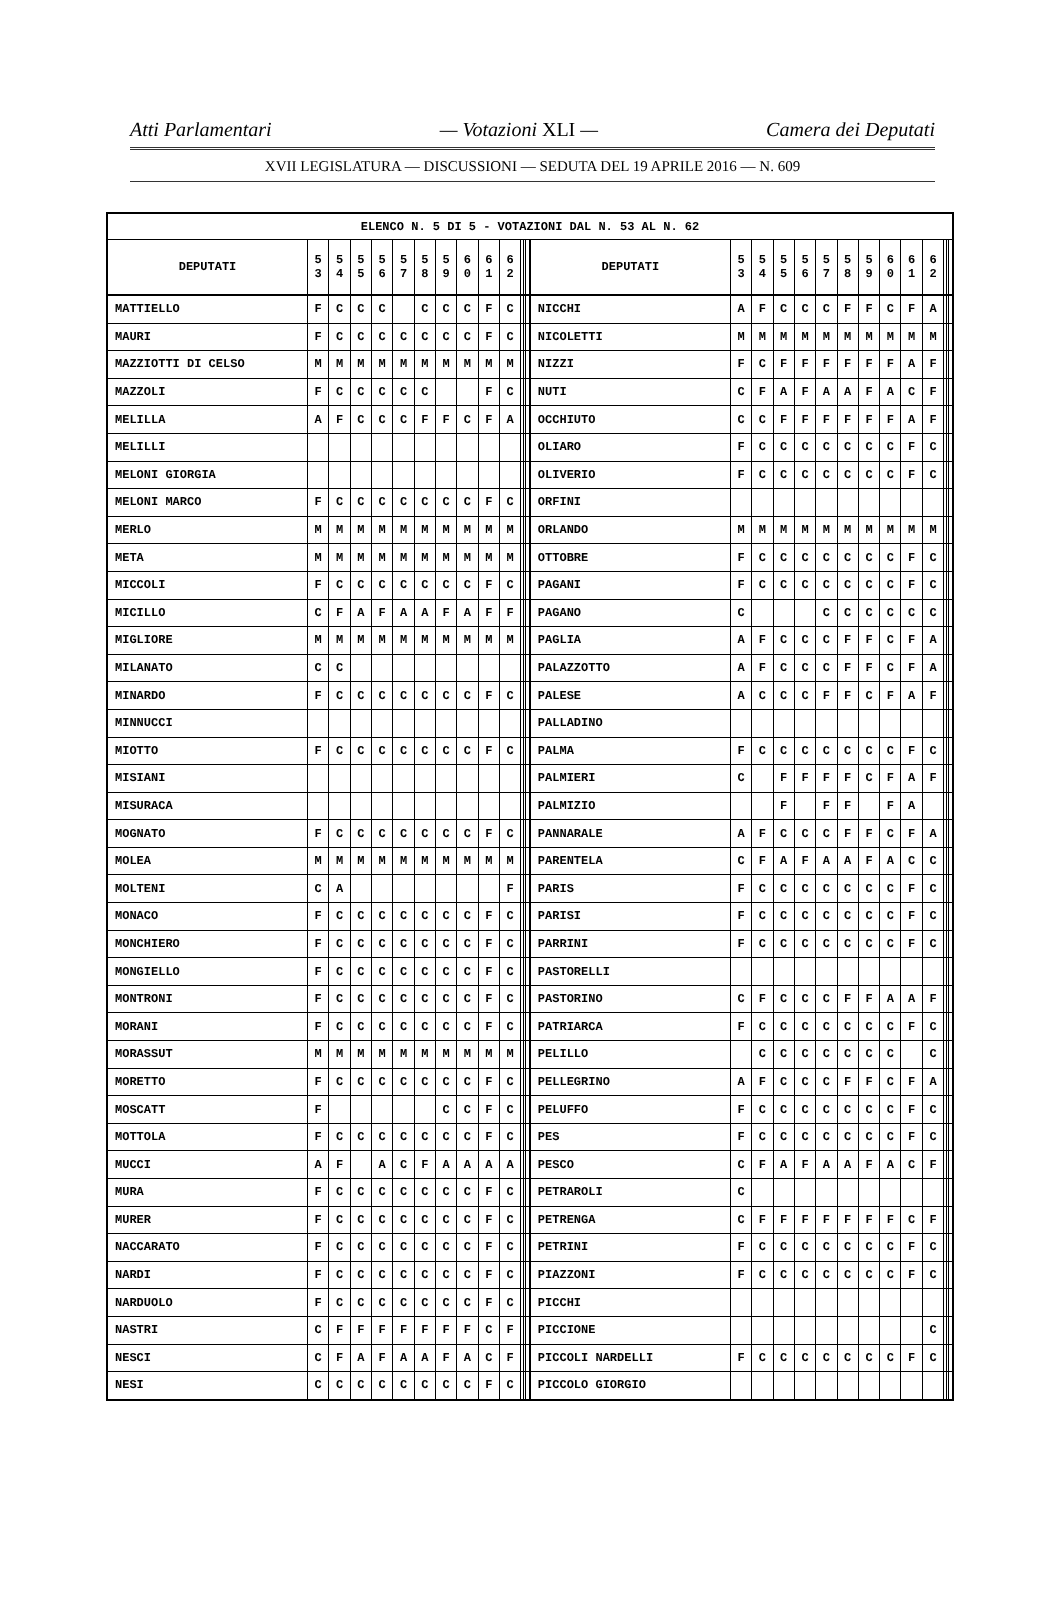Atti Parlamentari — Votazioni XLI — Camera dei Deputati
XVII LEGISLATURA — DISCUSSIONI — SEDUTA DEL 19 APRILE 2016 — N. 609
| ELENCO N. 5 DI 5 - VOTAZIONI DAL N. 53 AL N. 62 | | | | | | | | | | | | | | | | | | | | | | | | | | | |
| --- | --- | --- | --- | --- | --- | --- | --- | --- | --- | --- | --- | --- | --- | --- | --- | --- | --- | --- | --- | --- | --- | --- | --- | --- | --- | --- | --- |
| DEPUTATI | 5 3 | 5 4 | 5 5 | 5 6 | 5 7 | 5 8 | 5 9 | 6 0 | 6 1 | 6 2 | | | | DEPUTATI | 5 3 | 5 4 | 5 5 | 5 6 | 5 7 | 5 8 | 5 9 | 6 0 | 6 1 | 6 2 | | | |
| MATTIELLO | F | C | C | C | | C | C | C | F | C | | | | NICCHI | A | F | C | C | C | F | F | C | F | A | | | |
| MAURI | F | C | C | C | C | C | C | C | F | C | | | | NICOLETTI | M | M | M | M | M | M | M | M | M | M | | | |
| MAZZIOTTI DI CELSO | M | M | M | M | M | M | M | M | M | M | | | | NIZZI | F | C | F | F | F | F | F | F | A | F | | | |
| MAZZOLI | F | C | C | C | C | C | | | F | C | | | | NUTI | C | F | A | F | A | A | F | A | C | F | | | |
| MELILLA | A | F | C | C | C | F | F | C | F | A | | | | OCCHIUTO | C | C | F | F | F | F | F | F | A | F | | | |
| MELILLI | | | | | | | | | | | | | | OLIARO | F | C | C | C | C | C | C | C | F | C | | | |
| MELONI GIORGIA | | | | | | | | | | | | | | OLIVERIO | F | C | C | C | C | C | C | C | F | C | | | |
| MELONI MARCO | F | C | C | C | C | C | C | C | F | C | | | | ORFINI | | | | | | | | | | | | | |
| MERLO | M | M | M | M | M | M | M | M | M | M | | | | ORLANDO | M | M | M | M | M | M | M | M | M | M | | | |
| META | M | M | M | M | M | M | M | M | M | M | | | | OTTOBRE | F | C | C | C | C | C | C | C | F | C | | | |
| MICCOLI | F | C | C | C | C | C | C | C | F | C | | | | PAGANI | F | C | C | C | C | C | C | C | F | C | | | |
| MICILLO | C | F | A | F | A | A | F | A | F | F | | | | PAGANO | C | | | | C | C | C | C | C | C | | | |
| MIGLIORE | M | M | M | M | M | M | M | M | M | M | | | | PAGLIA | A | F | C | C | C | F | F | C | F | A | | | |
| MILANATO | C | C | | | | | | | | | | | | PALAZZOTTO | A | F | C | C | C | F | F | C | F | A | | | |
| MINARDO | F | C | C | C | C | C | C | C | F | C | | | | PALESE | A | C | C | C | F | F | C | F | A | F | | | |
| MINNUCCI | | | | | | | | | | | | | | PALLADINO | | | | | | | | | | | | | |
| MIOTTO | F | C | C | C | C | C | C | C | F | C | | | | PALMA | F | C | C | C | C | C | C | C | F | C | | | |
| MISIANI | | | | | | | | | | | | | | PALMIERI | C | | F | F | F | F | C | F | A | F | | | |
| MISURACA | | | | | | | | | | | | | | PALMIZIO | | | F | | F | F | | F | A | | | | |
| MOGNATO | F | C | C | C | C | C | C | C | F | C | | | | PANNARALE | A | F | C | C | C | F | F | C | F | A | | | |
| MOLEA | M | M | M | M | M | M | M | M | M | M | | | | PARENTELA | C | F | A | F | A | A | F | A | C | C | | | |
| MOLTENI | C | A | | | | | | | | F | | | | PARIS | F | C | C | C | C | C | C | C | F | C | | | |
| MONACO | F | C | C | C | C | C | C | C | F | C | | | | PARISI | F | C | C | C | C | C | C | C | F | C | | | |
| MONCHIERO | F | C | C | C | C | C | C | C | F | C | | | | PARRINI | F | C | C | C | C | C | C | C | F | C | | | |
| MONGIELLO | F | C | C | C | C | C | C | C | F | C | | | | PASTORELLI | | | | | | | | | | | | | |
| MONTRONI | F | C | C | C | C | C | C | C | F | C | | | | PASTORINO | C | F | C | C | C | F | F | A | A | F | | | |
| MORANI | F | C | C | C | C | C | C | C | F | C | | | | PATRIARCA | F | C | C | C | C | C | C | C | F | C | | | |
| MORASSUT | M | M | M | M | M | M | M | M | M | M | | | | PELILLO | | C | C | C | C | C | C | C | | C | | | |
| MORETTO | F | C | C | C | C | C | C | C | F | C | | | | PELLEGRINO | A | F | C | C | C | F | F | C | F | A | | | |
| MOSCATT | F | | | | | | C | C | F | C | | | | PELUFFO | F | C | C | C | C | C | C | C | F | C | | | |
| MOTTOLA | F | C | C | C | C | C | C | C | F | C | | | | PES | F | C | C | C | C | C | C | C | F | C | | | |
| MUCCI | A | F | | A | C | F | A | A | A | A | | | | PESCO | C | F | A | F | A | A | F | A | C | F | | | |
| MURA | F | C | C | C | C | C | C | C | F | C | | | | PETRAROLI | C | | | | | | | | | | | | |
| MURER | F | C | C | C | C | C | C | C | F | C | | | | PETRENGA | C | F | F | F | F | F | F | F | C | F | | | |
| NACCARATO | F | C | C | C | C | C | C | C | F | C | | | | PETRINI | F | C | C | C | C | C | C | C | F | C | | | |
| NARDI | F | C | C | C | C | C | C | C | F | C | | | | PIAZZONI | F | C | C | C | C | C | C | C | F | C | | | |
| NARDUOLO | F | C | C | C | C | C | C | C | F | C | | | | PICCHI | | | | | | | | | | | | | |
| NASTRI | C | F | F | F | F | F | F | F | C | F | | | | PICCIONE | | | | | | | | | | C | | | |
| NESCI | C | F | A | F | A | A | F | A | C | F | | | | PICCOLI NARDELLI | F | C | C | C | C | C | C | C | F | C | | | |
| NESI | C | C | C | C | C | C | C | C | F | C | | | | PICCOLO GIORGIO | | | | | | | | | | | | | |